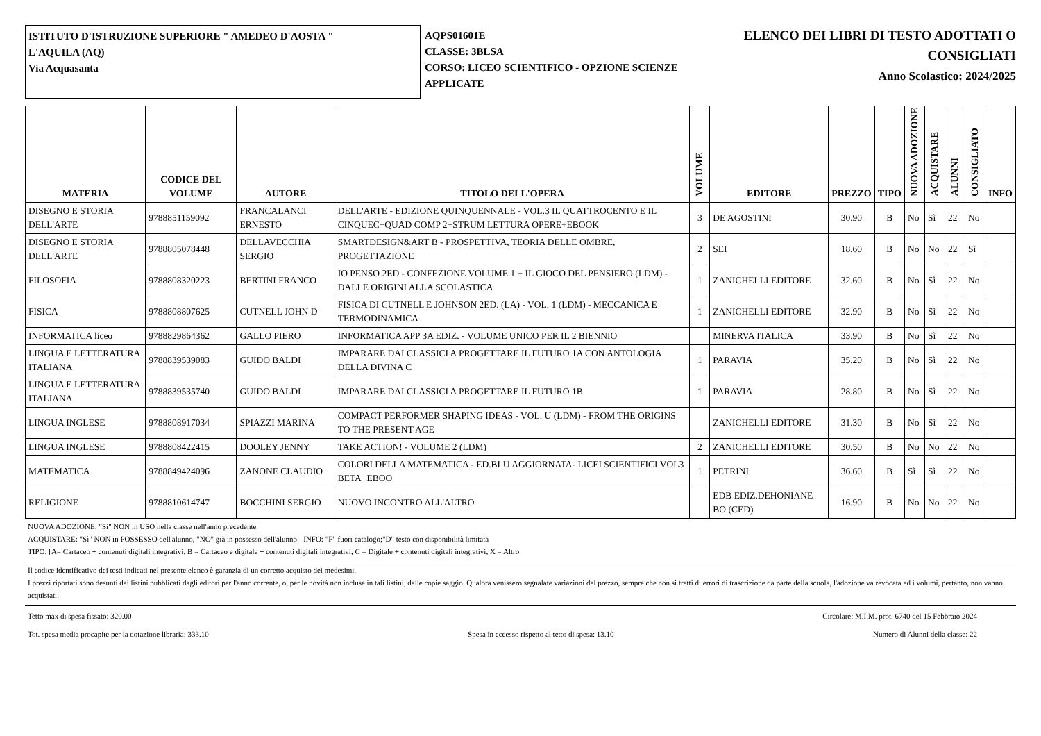ISTITUTO D'ISTRUZIONE SUPERIORE " AMEDEO D'AOSTA "
L'AQUILA (AQ)
Via Acquasanta
AQPS01601E
CLASSE: 3BLSA
CORSO: LICEO SCIENTIFICO - OPZIONE SCIENZE APPLICATE
ELENCO DEI LIBRI DI TESTO ADOTTATI O CONSIGLIATI
Anno Scolastico: 2024/2025
| MATERIA | CODICE DEL VOLUME | AUTORE | TITOLO DELL'OPERA | VOLUME | EDITORE | PREZZO | TIPO | NUOVA ADOZIONE | ACQUISTARE | ALUNNI | CONSIGLIATO | INFO |
| --- | --- | --- | --- | --- | --- | --- | --- | --- | --- | --- | --- | --- |
| DISEGNO E STORIA DELL'ARTE | 9788851159092 | FRANCALANCI ERNESTO | DELL'ARTE - EDIZIONE QUINQUENNALE - VOL.3 IL QUATTROCENTO E IL CINQUEC+QUAD COMP 2+STRUM LETTURA OPERE+EBOOK | 3 | DE AGOSTINI | 30.90 | B | No | Sì | 22 | No | |
| DISEGNO E STORIA DELL'ARTE | 9788805078448 | DELLAVECCHIA SERGIO | SMARTDESIGN&ART B - PROSPETTIVA, TEORIA DELLE OMBRE, PROGETTAZIONE | 2 | SEI | 18.60 | B | No | No | 22 | Sì | |
| FILOSOFIA | 9788808320223 | BERTINI FRANCO | IO PENSO 2ED - CONFEZIONE VOLUME 1 + IL GIOCO DEL PENSIERO (LDM) - DALLE ORIGINI ALLA SCOLASTICA | 1 | ZANICHELLI EDITORE | 32.60 | B | No | Sì | 22 | No | |
| FISICA | 9788808807625 | CUTNELL JOHN D | FISICA DI CUTNELL E JOHNSON 2ED. (LA) - VOL. 1 (LDM) - MECCANICA E TERMODINAMICA | 1 | ZANICHELLI EDITORE | 32.90 | B | No | Sì | 22 | No | |
| INFORMATICA liceo | 9788829864362 | GALLO PIERO | INFORMATICA APP 3A EDIZ. - VOLUME UNICO PER IL 2 BIENNIO | | MINERVA ITALICA | 33.90 | B | No | Sì | 22 | No | |
| LINGUA E LETTERATURA ITALIANA | 9788839539083 | GUIDO BALDI | IMPARARE DAI CLASSICI A PROGETTARE IL FUTURO 1A CON ANTOLOGIA DELLA DIVINA C | 1 | PARAVIA | 35.20 | B | No | Sì | 22 | No | |
| LINGUA E LETTERATURA ITALIANA | 9788839535740 | GUIDO BALDI | IMPARARE DAI CLASSICI A PROGETTARE IL FUTURO 1B | 1 | PARAVIA | 28.80 | B | No | Sì | 22 | No | |
| LINGUA INGLESE | 9788808917034 | SPIAZZI MARINA | COMPACT PERFORMER SHAPING IDEAS - VOL. U (LDM) - FROM THE ORIGINS TO THE PRESENT AGE | | ZANICHELLI EDITORE | 31.30 | B | No | Sì | 22 | No | |
| LINGUA INGLESE | 9788808422415 | DOOLEY JENNY | TAKE ACTION! - VOLUME 2 (LDM) | 2 | ZANICHELLI EDITORE | 30.50 | B | No | No | 22 | No | |
| MATEMATICA | 9788849424096 | ZANONE CLAUDIO | COLORI DELLA MATEMATICA - ED.BLU AGGIORNATA- LICEI SCIENTIFICI VOL3 BETA+EBOO | 1 | PETRINI | 36.60 | B | Sì | Sì | 22 | No | |
| RELIGIONE | 9788810614747 | BOCCHINI SERGIO | NUOVO INCONTRO ALL'ALTRO | | EDB EDIZ.DEHONIANE BO (CED) | 16.90 | B | No | No | 22 | No | |
NUOVA ADOZIONE: "Sì" NON in USO nella classe nell'anno precedente
ACQUISTARE: "Sì" NON in POSSESSO dell'alunno, "NO" già in possesso dell'alunno - INFO: "F" fuori catalogo;"D" testo con disponibilità limitata
TIPO: [A= Cartaceo + contenuti digitali integrativi, B = Cartaceo e digitale + contenuti digitali integrativi, C = Digitale + contenuti digitali integrativi, X = Altro
Il codice identificativo dei testi indicati nel presente elenco è garanzia di un corretto acquisto dei medesimi.
I prezzi riportati sono desunti dai listini pubblicati dagli editori per l'anno corrente, o, per le novità non incluse in tali listini, dalle copie saggio. Qualora venissero segnalate variazioni del prezzo, sempre che non si tratti di errori di trascrizione da parte della scuola, l'adozione va revocata ed i volumi, pertanto, non vanno acquistati.
Tetto max di spesa fissato: 320.00 Circolare: M.I.M. prot. 6740 del 15 Febbraio 2024
Tot. spesa media procapite per la dotazione libraria: 333.10 Spesa in eccesso rispetto al tetto di spesa: 13.10 Numero di Alunni della classe: 22